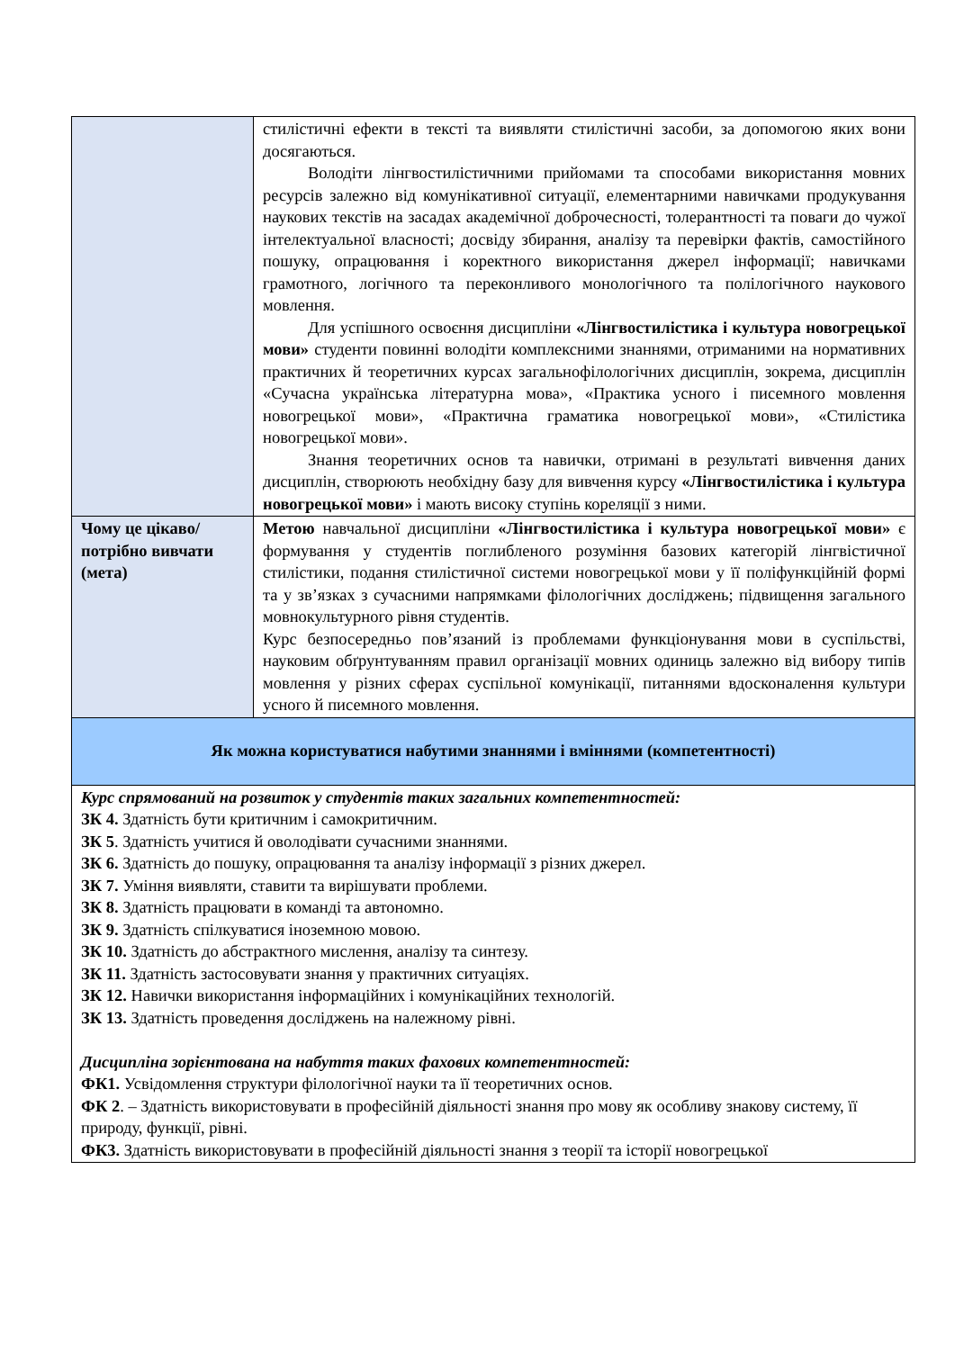| | стилістичні ефекти в тексті та виявляти стилістичні засоби, за допомогою яких вони досягаються. Володіти лінгвостилістичними прийомами та способами використання мовних ресурсів залежно від комунікативної ситуації, елементарними навичками продукування наукових текстів на засадах академічної доброчесності, толерантності та поваги до чужої інтелектуальної власності; досвіду збирання, аналізу та перевірки фактів, самостійного пошуку, опрацювання і коректного використання джерел інформації; навичками грамотного, логічного та переконливого монологічного та полілогічного наукового мовлення. Для успішного освоєння дисципліни «Лінгвостилістика і культура новогрецької мови» студенти повинні володіти комплексними знаннями, отриманими на нормативних практичних й теоретичних курсах загальнофілологічних дисциплін, зокрема, дисциплін «Сучасна українська літературна мова», «Практика усного і писемного мовлення новогрецької мови», «Практична граматика новогрецької мови», «Стилістика новогрецької мови». Знання теоретичних основ та навички, отримані в результаті вивчення даних дисциплін, створюють необхідну базу для вивчення курсу «Лінгвостилістика і культура новогрецької мови» і мають високу ступінь кореляції з ними. |
| Чому це цікаво/потрібно вивчати (мета) | Метою навчальної дисципліни «Лінгвостилістика і культура новогрецької мови» є формування у студентів поглибленого розуміння базових категорій лінгвістичної стилістики, подання стилістичної системи новогрецької мови у її поліфункційній формі та у зв’язках з сучасними напрямками філологічних досліджень; підвищення загального мовнокультурного рівня студентів. Курс безпосередньо пов’язаний із проблемами функціонування мови в суспільстві, науковим обґрунтуванням правил організації мовних одиниць залежно від вибору типів мовлення у різних сферах суспільної комунікації, питаннями вдосконалення культури усного й писемного мовлення. |
| Як можна користуватися набутими знаннями і вміннями (компетентності) | |
| Курс спрямований на розвиток у студентів таких загальних компетентностей: ЗК 4. Здатність бути критичним і самокритичним. ЗК 5 . Здатність учитися й оволодівати сучасними знаннями. ЗК 6. Здатність до пошуку, опрацювання та аналізу інформації з різних джерел. ЗК 7. Уміння виявляти, ставити та вирішувати проблеми. ЗК 8. Здатність працювати в команді та автономно. ЗК 9. Здатність спілкуватися іноземною мовою. ЗК 10. Здатність до абстрактного мислення, аналізу та синтезу. ЗК 11. Здатність застосовувати знання у практичних ситуаціях. ЗК 12. Навички використання інформаційних і комунікаційних технологій. ЗК 13. Здатність проведення досліджень на належному рівні. Дисципліна зорієнтована на набуття таких фахових компетентностей: ФК1. Усвідомлення структури філологічної науки та її теоретичних основ. ФК 2 . – Здатність використовувати в професійній діяльності знання про мову як особливу знакову систему, її природу, функції, рівні. ФК3. Здатність використовувати в професійній діяльності знання з теорії та історії новогрецької | |